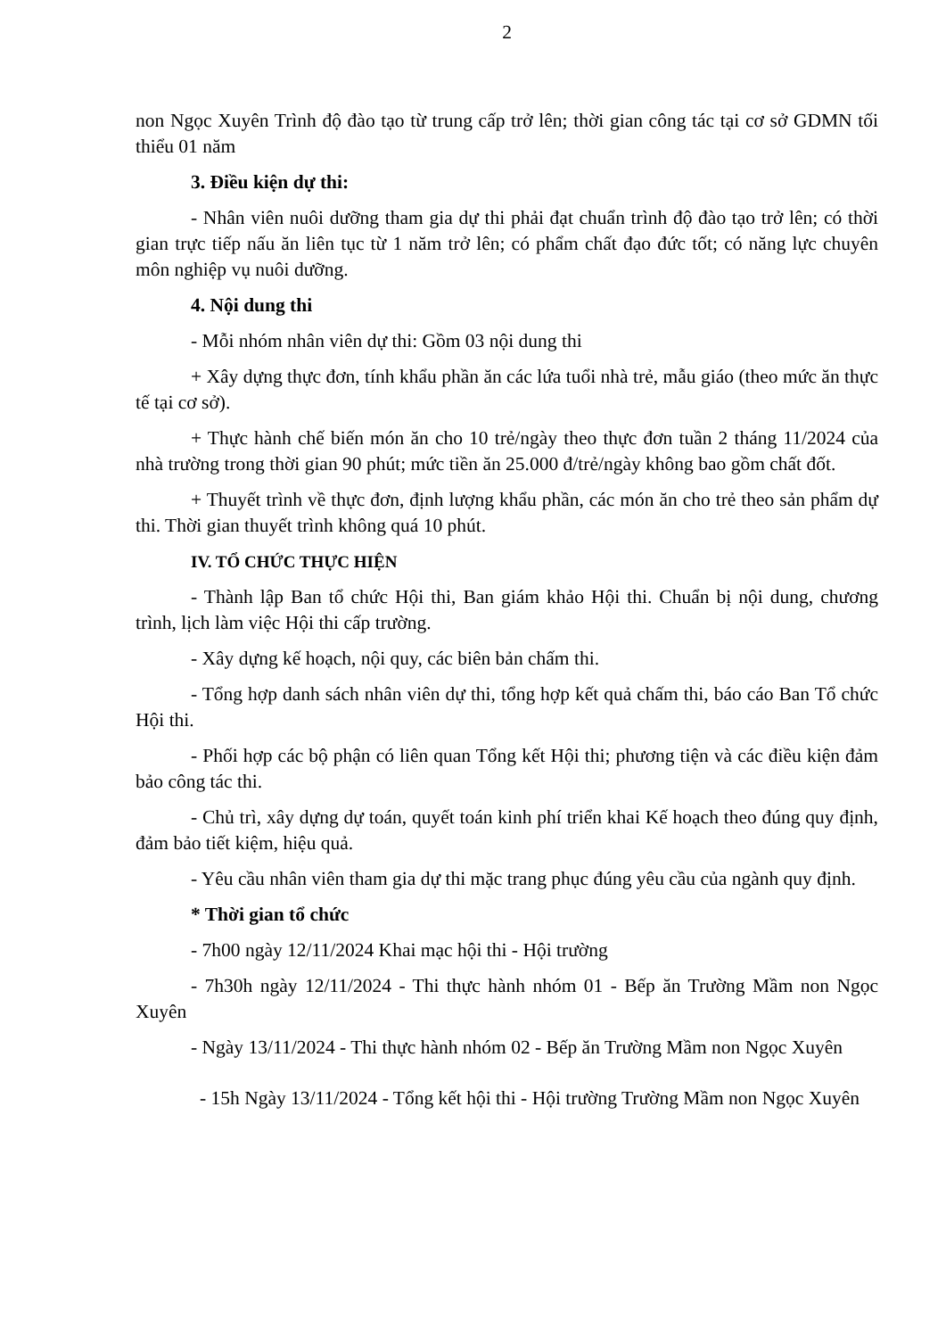2
non Ngọc Xuyên Trình độ đào tạo từ trung cấp trở lên; thời gian công tác tại cơ sở GDMN tối thiểu 01 năm
3. Điều kiện dự thi:
- Nhân viên nuôi dưỡng tham gia dự thi phải đạt chuẩn trình độ đào tạo trở lên; có thời gian trực tiếp nấu ăn liên tục từ 1 năm trở lên; có phẩm chất đạo đức tốt; có năng lực chuyên môn nghiệp vụ nuôi dưỡng.
4. Nội dung thi
- Mỗi nhóm nhân viên dự thi: Gồm 03 nội dung thi
+ Xây dựng thực đơn, tính khẩu phần ăn các lứa tuổi nhà trẻ, mẫu giáo (theo mức ăn thực tế tại cơ sở).
+ Thực hành chế biến món ăn cho 10 trẻ/ngày theo thực đơn tuần 2 tháng 11/2024 của nhà trường trong thời gian 90 phút; mức tiền ăn 25.000 đ/trẻ/ngày không bao gồm chất đốt.
+ Thuyết trình về thực đơn, định lượng khẩu phần, các món ăn cho trẻ theo sản phẩm dự thi. Thời gian thuyết trình không quá 10 phút.
IV. TỔ CHỨC THỰC HIỆN
- Thành lập Ban tổ chức Hội thi, Ban giám khảo Hội thi. Chuẩn bị nội dung, chương trình, lịch làm việc Hội thi cấp trường.
- Xây dựng kế hoạch, nội quy, các biên bản chấm thi.
- Tổng hợp danh sách nhân viên dự thi, tổng hợp kết quả chấm thi, báo cáo Ban Tổ chức Hội thi.
- Phối hợp các bộ phận có liên quan Tổng kết Hội thi; phương tiện và các điều kiện đảm bảo công tác thi.
- Chủ trì, xây dựng dự toán, quyết toán kinh phí triển khai Kế hoạch theo đúng quy định, đảm bảo tiết kiệm, hiệu quả.
- Yêu cầu nhân viên tham gia dự thi mặc trang phục đúng yêu cầu của ngành quy định.
* Thời gian tổ chức
- 7h00 ngày 12/11/2024 Khai mạc hội thi - Hội trường
- 7h30h ngày 12/11/2024 - Thi thực hành nhóm 01 - Bếp ăn Trường Mầm non Ngọc Xuyên
- Ngày 13/11/2024 - Thi thực hành nhóm 02 - Bếp ăn Trường Mầm non Ngọc Xuyên
- 15h Ngày 13/11/2024 - Tổng kết hội thi - Hội trường Trường Mầm non Ngọc Xuyên